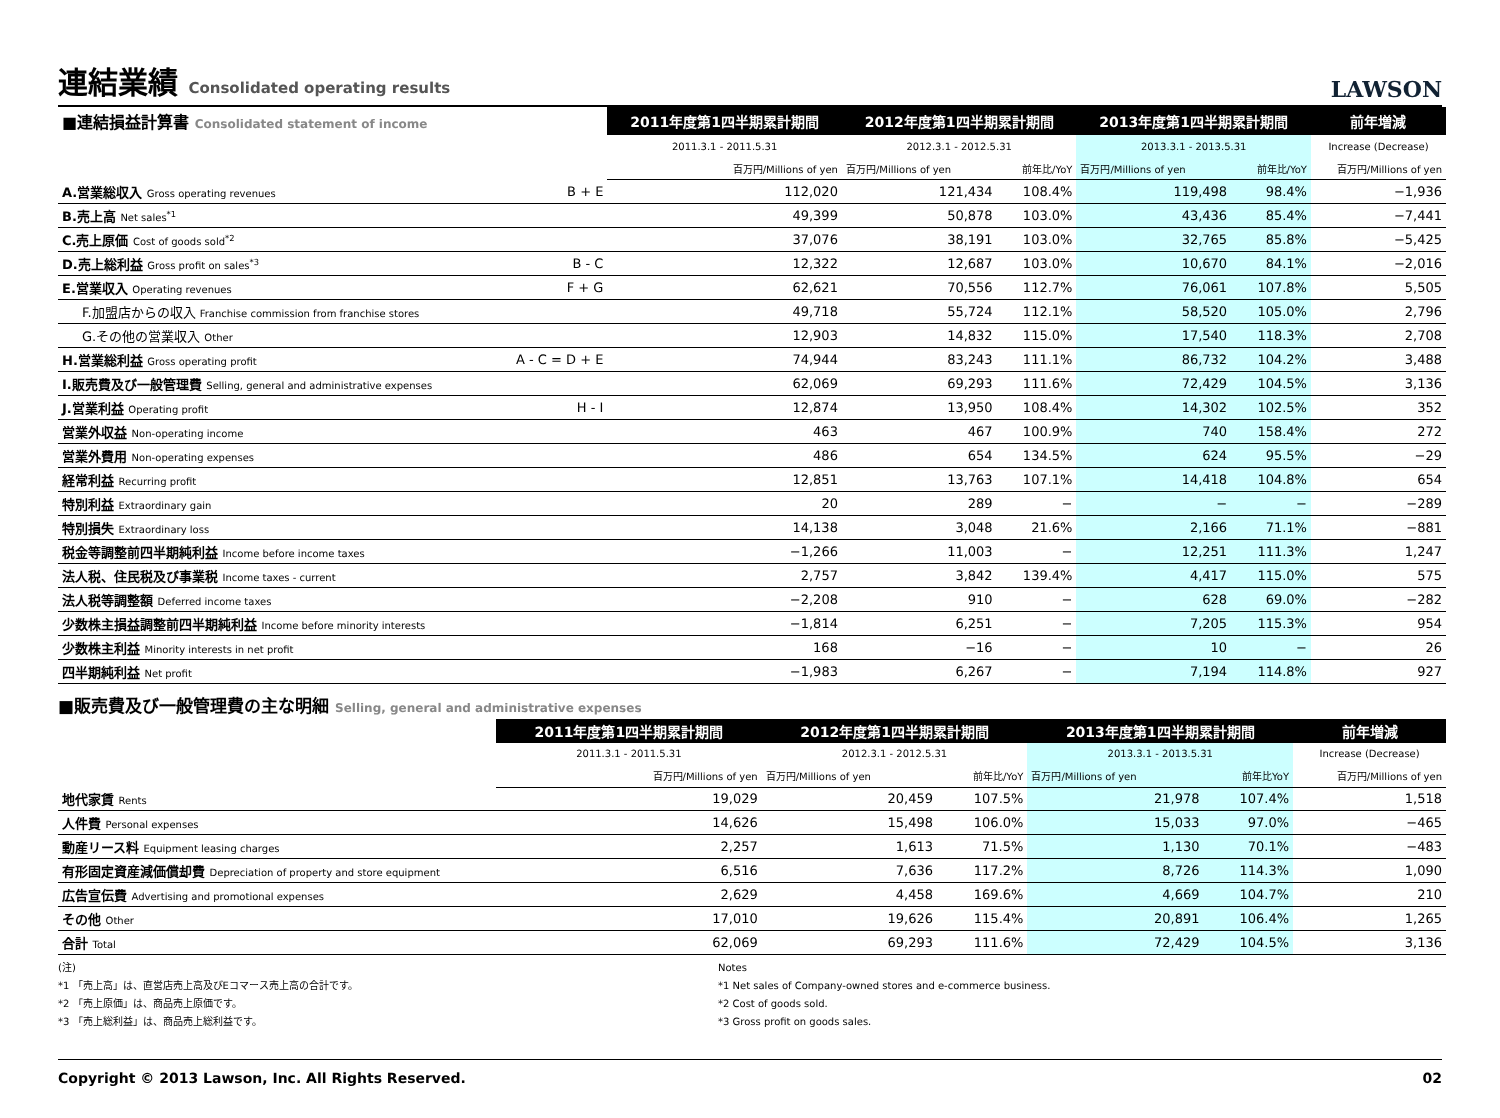連結業績 Consolidated operating results
LAWSON
| ■連結損益計算書 Consolidated statement of income | | 2011年度第1四半期累計期間 | 2012年度第1四半期累計期間 | | 2013年度第1四半期累計期間 | | 前年増減 |
| --- | --- | --- | --- | --- | --- | --- | --- |
| | | 2011.3.1 - 2011.5.31 | 2012.3.1 - 2012.5.31 | | 2013.3.1 - 2013.5.31 | | Increase (Decrease) |
| | | 百万円/Millions of yen | 百万円/Millions of yen | 前年比/YoY | 百万円/Millions of yen | 前年比/YoY | 百万円/Millions of yen |
| A.営業総収入 Gross operating revenues | B + E | 112,020 | 121,434 | 108.4% | 119,498 | 98.4% | −1,936 |
| B.売上高 Net sales<sup>*1</sup> | | 49,399 | 50,878 | 103.0% | 43,436 | 85.4% | −7,441 |
| C.売上原価 Cost of goods sold<sup>*2</sup> | | 37,076 | 38,191 | 103.0% | 32,765 | 85.8% | −5,425 |
| D.売上総利益 Gross profit on sales<sup>*3</sup> | B - C | 12,322 | 12,687 | 103.0% | 10,670 | 84.1% | −2,016 |
| E.営業収入 Operating revenues | F + G | 62,621 | 70,556 | 112.7% | 76,061 | 107.8% | 5,505 |
| F.加盟店からの収入 Franchise commission from franchise stores | | 49,718 | 55,724 | 112.1% | 58,520 | 105.0% | 2,796 |
| G.その他の営業収入 Other | | 12,903 | 14,832 | 115.0% | 17,540 | 118.3% | 2,708 |
| H.営業総利益 Gross operating profit | A - C = D + E | 74,944 | 83,243 | 111.1% | 86,732 | 104.2% | 3,488 |
| I.販売費及び一般管理費 Selling, general and administrative expenses | | 62,069 | 69,293 | 111.6% | 72,429 | 104.5% | 3,136 |
| J.営業利益 Operating profit | H - I | 12,874 | 13,950 | 108.4% | 14,302 | 102.5% | 352 |
| 営業外収益 Non-operating income | | 463 | 467 | 100.9% | 740 | 158.4% | 272 |
| 営業外費用 Non-operating expenses | | 486 | 654 | 134.5% | 624 | 95.5% | −29 |
| 経常利益 Recurring profit | | 12,851 | 13,763 | 107.1% | 14,418 | 104.8% | 654 |
| 特別利益 Extraordinary gain | | 20 | 289 | − | − | − | −289 |
| 特別損失 Extraordinary loss | | 14,138 | 3,048 | 21.6% | 2,166 | 71.1% | −881 |
| 税金等調整前四半期純利益 Income before income taxes | | −1,266 | 11,003 | − | 12,251 | 111.3% | 1,247 |
| 法人税、住民税及び事業税 Income taxes - current | | 2,757 | 3,842 | 139.4% | 4,417 | 115.0% | 575 |
| 法人税等調整額 Deferred income taxes | | −2,208 | 910 | − | 628 | 69.0% | −282 |
| 少数株主損益調整前四半期純利益 Income before minority interests | | −1,814 | 6,251 | − | 7,205 | 115.3% | 954 |
| 少数株主利益 Minority interests in net profit | | 168 | −16 | − | 10 | − | 26 |
| 四半期純利益 Net profit | | −1,983 | 6,267 | − | 7,194 | 114.8% | 927 |
■販売費及び一般管理費の主な明細 Selling, general and administrative expenses
| | 2011年度第1四半期累計期間 | 2012年度第1四半期累計期間 | | 2013年度第1四半期累計期間 | | 前年増減 |
| | 2011.3.1 - 2011.5.31 | 2012.3.1 - 2012.5.31 | | 2013.3.1 - 2013.5.31 | | Increase (Decrease) |
| | 百万円/Millions of yen | 百万円/Millions of yen | 前年比/YoY | 百万円/Millions of yen | 前年比YoY | 百万円/Millions of yen |
| 地代家賃 Rents | 19,029 | 20,459 | 107.5% | 21,978 | 107.4% | 1,518 |
| 人件費 Personal expenses | 14,626 | 15,498 | 106.0% | 15,033 | 97.0% | −465 |
| 動産リース料 Equipment leasing charges | 2,257 | 1,613 | 71.5% | 1,130 | 70.1% | −483 |
| 有形固定資産減価償却費 Depreciation of property and store equipment | 6,516 | 7,636 | 117.2% | 8,726 | 114.3% | 1,090 |
| 広告宣伝費 Advertising and promotional expenses | 2,629 | 4,458 | 169.6% | 4,669 | 104.7% | 210 |
| その他 Other | 17,010 | 19,626 | 115.4% | 20,891 | 106.4% | 1,265 |
| 合計 Total | 62,069 | 69,293 | 111.6% | 72,429 | 104.5% | 3,136 |
(注)
*1 「売上高」は、直営店売上高及びEコマース売上高の合計です。
*2 「売上原価」は、商品売上原価です。
*3 「売上総利益」は、商品売上総利益です。
Notes
*1 Net sales of Company-owned stores and e-commerce business.
*2 Cost of goods sold.
*3 Gross profit on goods sales.
Copyright © 2013 Lawson, Inc. All Rights Reserved. 02